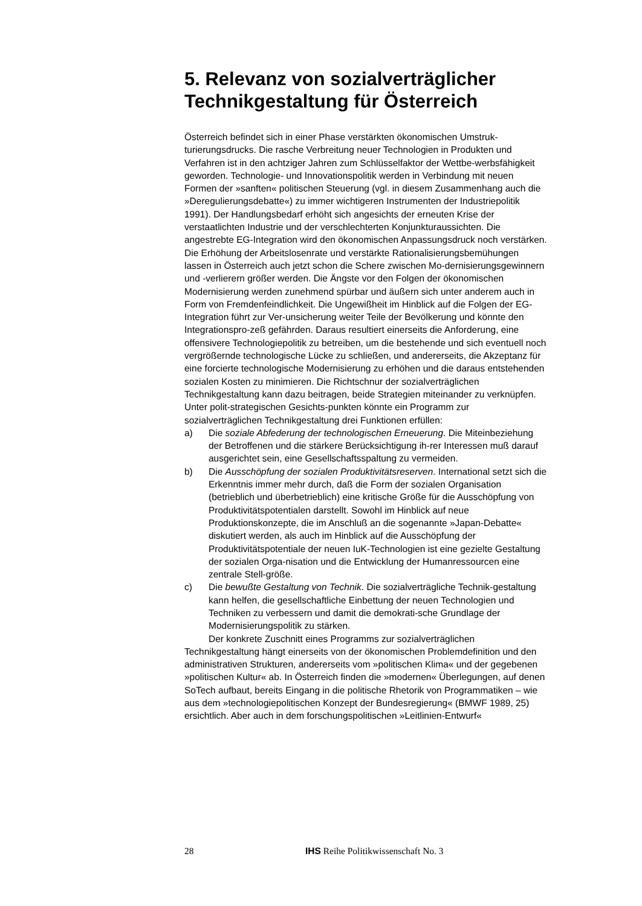5. Relevanz von sozialverträglicher Technikgestaltung für Österreich
Österreich befindet sich in einer Phase verstärkten ökonomischen Umstruk-turierungsdrucks. Die rasche Verbreitung neuer Technologien in Produkten und Verfahren ist in den achtziger Jahren zum Schlüsselfaktor der Wettbe-werbsfähigkeit geworden. Technologie- und Innovationspolitik werden in Verbindung mit neuen Formen der »sanften« politischen Steuerung (vgl. in diesem Zusammenhang auch die »Deregulierungsdebatte«) zu immer wichtigeren Instrumenten der Industriepolitik 1991). Der Handlungsbedarf erhöht sich angesichts der erneuten Krise der verstaatlichten Industrie und der verschlechterten Konjunkturaussichten. Die angestrebte EG-Integration wird den ökonomischen Anpassungsdruck noch verstärken. Die Erhöhung der Arbeitslosenrate und verstärkte Rationalisierungsbemühungen lassen in Österreich auch jetzt schon die Schere zwischen Mo-dernisierungsgewinnern und -verlierern größer werden. Die Ängste vor den Folgen der ökonomischen Modernisierung werden zunehmend spürbar und äußern sich unter anderem auch in Form von Fremdenfeindlichkeit. Die Ungewißheit im Hinblick auf die Folgen der EG-Integration führt zur Ver-unsicherung weiter Teile der Bevölkerung und könnte den Integrationspro-zeß gefährden. Daraus resultiert einerseits die Anforderung, eine offensivere Technologiepolitik zu betreiben, um die bestehende und sich eventuell noch vergrößernde technologische Lücke zu schließen, und andererseits, die Akzeptanz für eine forcierte technologische Modernisierung zu erhöhen und die daraus entstehenden sozialen Kosten zu minimieren. Die Richtschnur der sozialverträglichen Technikgestaltung kann dazu beitragen, beide Strategien miteinander zu verknüpfen. Unter polit-strategischen Gesichts-punkten könnte ein Programm zur sozialverträglichen Technikgestaltung drei Funktionen erfüllen:
a) Die soziale Abfederung der technologischen Erneuerung. Die Miteinbeziehung der Betroffenen und die stärkere Berücksichtigung ih-rer Interessen muß darauf ausgerichtet sein, eine Gesellschaftsspaltung zu vermeiden.
b) Die Ausschöpfung der sozialen Produktivitätsreserven. International setzt sich die Erkenntnis immer mehr durch, daß die Form der sozialen Organisation (betrieblich und überbetrieblich) eine kritische Größe für die Ausschöpfung von Produktivitätspotentialen darstellt. Sowohl im Hinblick auf neue Produktionskonzepte, die im Anschluß an die sogenannte »Japan-Debatte« diskutiert werden, als auch im Hinblick auf die Ausschöpfung der Produktivitätspotentiale der neuen IuK-Technologien ist eine gezielte Gestaltung der sozialen Orga-nisation und die Entwicklung der Humanressourcen eine zentrale Stell-größe.
c) Die bewußte Gestaltung von Technik. Die sozialverträgliche Technik-gestaltung kann helfen, die gesellschaftliche Einbettung der neuen Technologien und Techniken zu verbessern und damit die demokrati-sche Grundlage der Modernisierungspolitik zu stärken.
Der konkrete Zuschnitt eines Programms zur sozialverträglichen Technikgestaltung hängt einerseits von der ökonomischen Problemdefinition und den administrativen Strukturen, andererseits vom »politischen Klima« und der gegebenen »politischen Kultur« ab. In Österreich finden die »modernen« Überlegungen, auf denen SoTech aufbaut, bereits Eingang in die politische Rhetorik von Programmatiken – wie aus dem »technologiepolitischen Konzept der Bundesregierung« (BMWF 1989, 25) ersichtlich. Aber auch in dem forschungspolitischen »Leitlinien-Entwurf«
28 IHS Reihe Politikwissenschaft No. 3